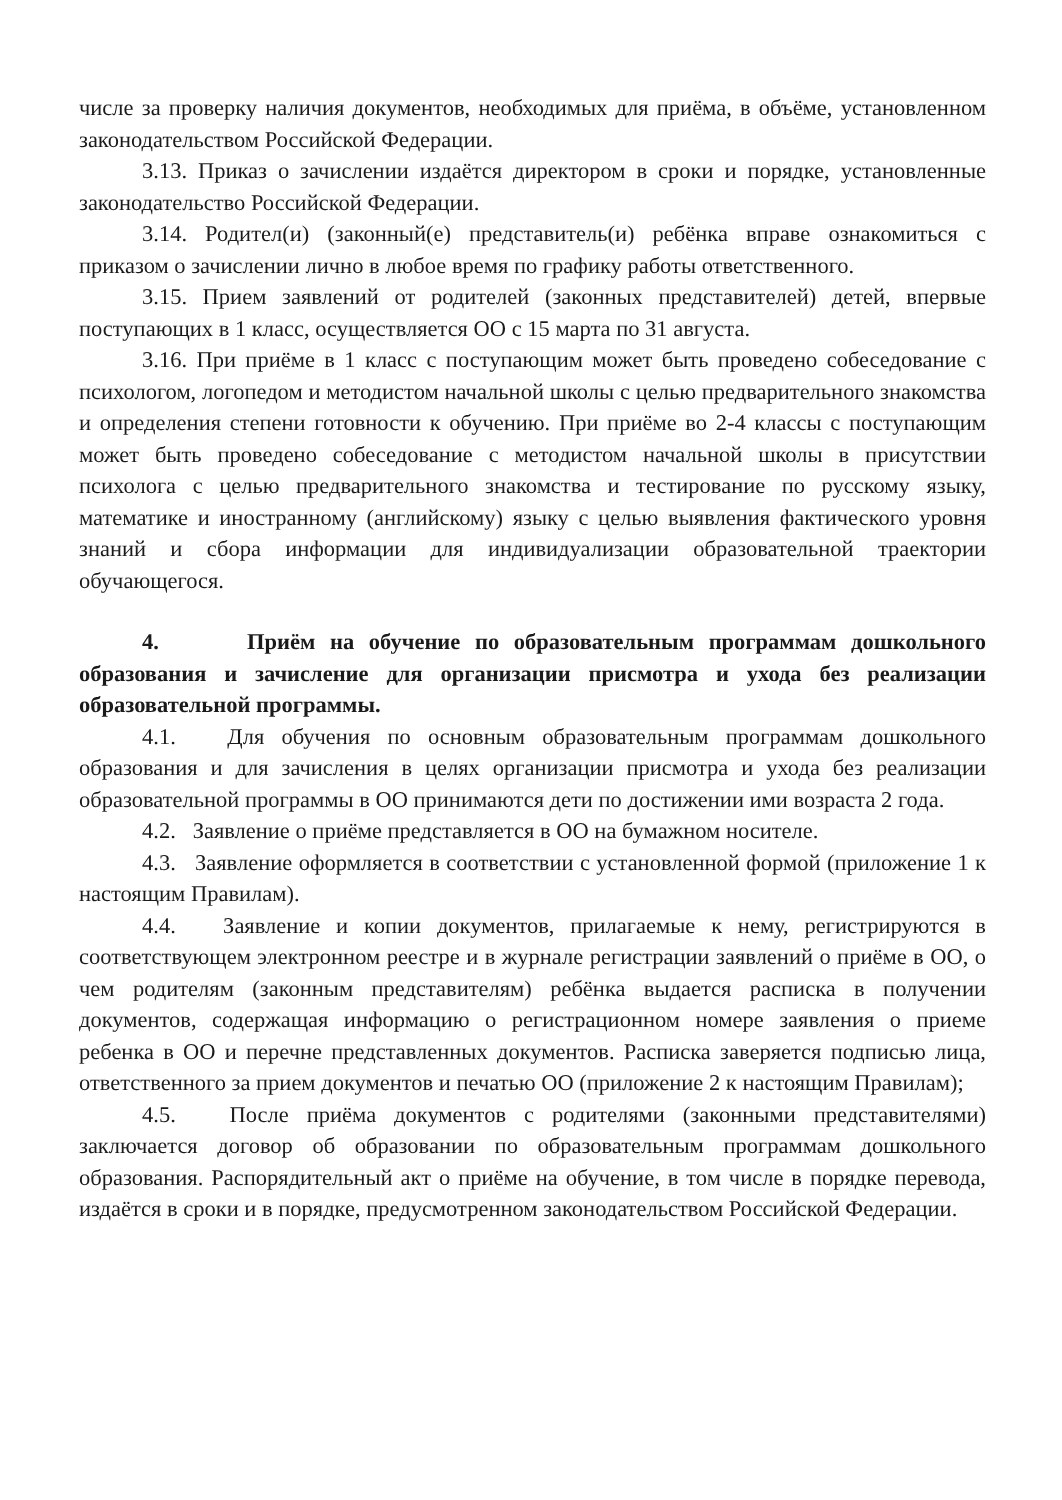числе за проверку наличия документов, необходимых для приёма, в объёме, установленном законодательством Российской Федерации.
3.13. Приказ о зачислении издаётся директором в сроки и порядке, установленные законодательство Российской Федерации.
3.14. Родител(и) (законный(е) представитель(и) ребёнка вправе ознакомиться с приказом о зачислении лично в любое время по графику работы ответственного.
3.15. Прием заявлений от родителей (законных представителей) детей, впервые поступающих в 1 класс, осуществляется ОО с 15 марта по 31 августа.
3.16. При приёме в 1 класс с поступающим может быть проведено собеседование с психологом, логопедом и методистом начальной школы с целью предварительного знакомства и определения степени готовности к обучению. При приёме во 2-4 классы с поступающим может быть проведено собеседование с методистом начальной школы в присутствии психолога с целью предварительного знакомства и тестирование по русскому языку, математике и иностранному (английскому) языку с целью выявления фактического уровня знаний и сбора информации для индивидуализации образовательной траектории обучающегося.
4. Приём на обучение по образовательным программам дошкольного образования и зачисление для организации присмотра и ухода без реализации образовательной программы.
4.1. Для обучения по основным образовательным программам дошкольного образования и для зачисления в целях организации присмотра и ухода без реализации образовательной программы в ОО принимаются дети по достижении ими возраста 2 года.
4.2. Заявление о приёме представляется в ОО на бумажном носителе.
4.3. Заявление оформляется в соответствии с установленной формой (приложение 1 к настоящим Правилам).
4.4. Заявление и копии документов, прилагаемые к нему, регистрируются в соответствующем электронном реестре и в журнале регистрации заявлений о приёме в ОО, о чем родителям (законным представителям) ребёнка выдается расписка в получении документов, содержащая информацию о регистрационном номере заявления о приеме ребенка в ОО и перечне представленных документов. Расписка заверяется подписью лица, ответственного за прием документов и печатью ОО (приложение 2 к настоящим Правилам);
4.5. После приёма документов с родителями (законными представителями) заключается договор об образовании по образовательным программам дошкольного образования. Распорядительный акт о приёме на обучение, в том числе в порядке перевода, издаётся в сроки и в порядке, предусмотренном законодательством Российской Федерации.